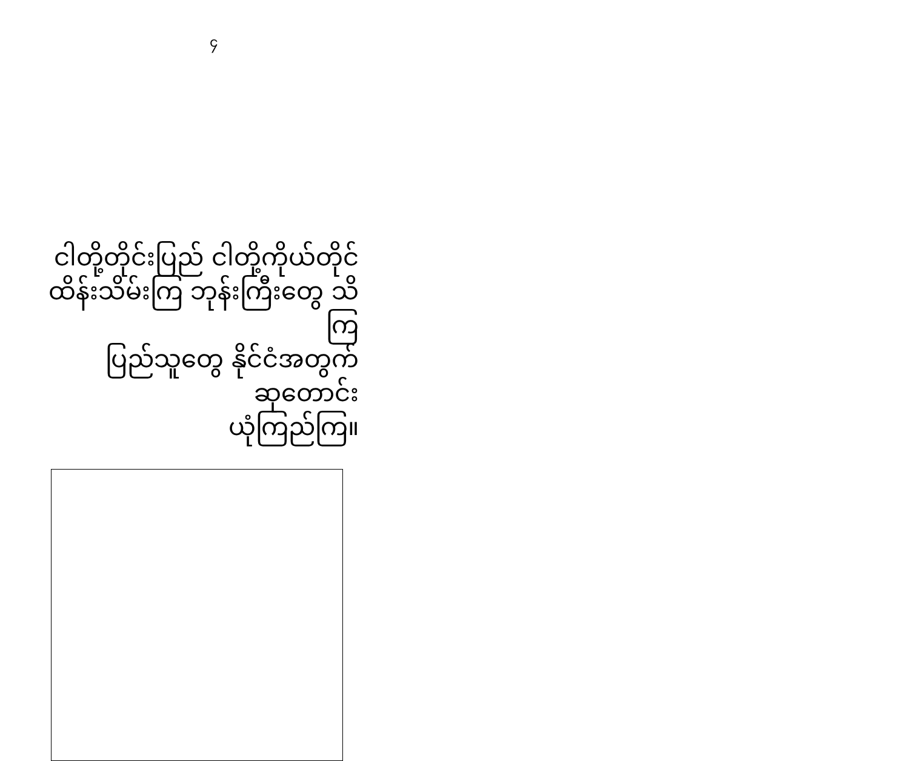၄
ငါတို့တိုင်းပြည် ငါတို့ကိုယ်တိုင်
ထိန်းသိမ်းကြ ဘုန်းကြီးတွေ သိကြ
ပြည်သူတွေ နိုင်ငံအတွက် ဆုတောင်း
ယုံကြည်ကြ။